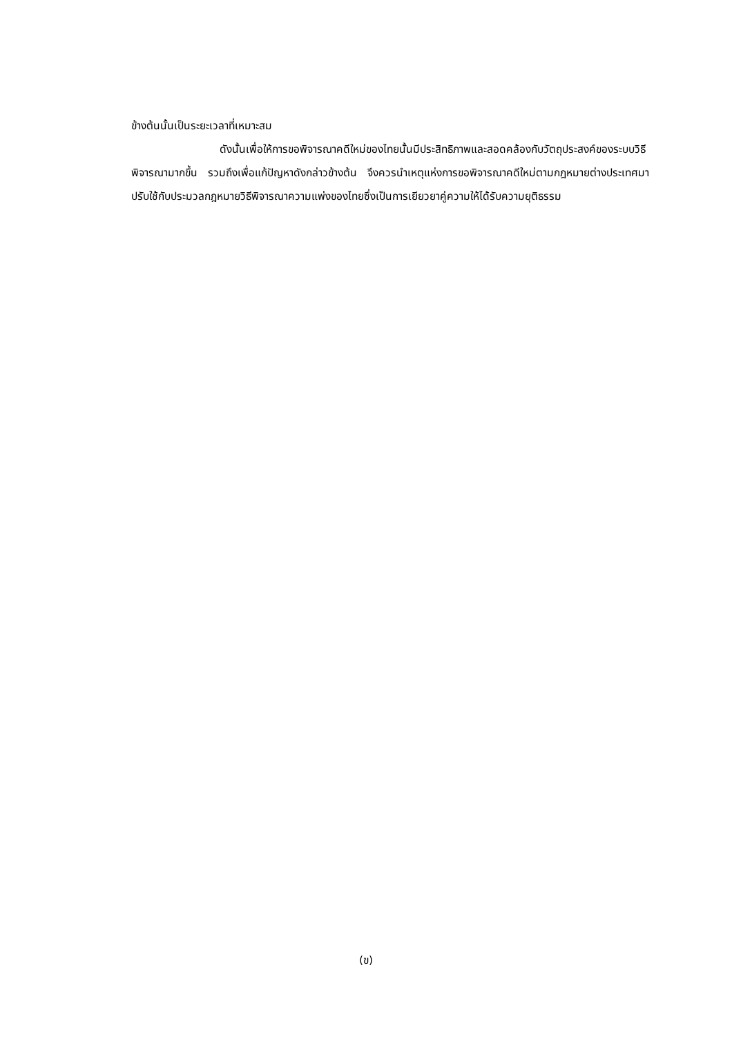ข้างต้นนั้นเป็นระยะเวลาที่เหมาะสม
ดังนั้นเพื่อให้การขอพิจารณาคดีใหม่ของไทยนั้นมีประสิทธิภาพและสอดคล้องกับวัตถุประสงค์ของระบบวิธีพิจารณามากขึ้น รวมถึงเพื่อแก้ปัญหาดังกล่าวข้างต้น จึงควรนำเหตุแห่งการขอพิจารณาคดีใหม่ตามกฎหมายต่างประเทศมาปรับใช้กับประมวลกฎหมายวิธีพิจารณาความแพ่งของไทยซึ่งเป็นการเยียวยาคู่ความให้ได้รับความยุติธรรม
(ข)